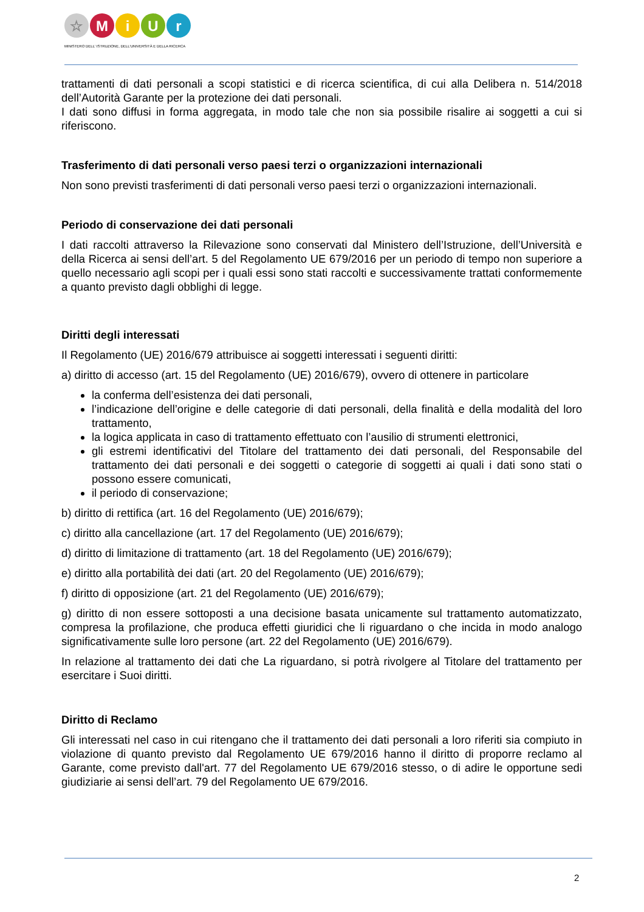☆ M i U r
MINISTERO DELL' ISTRUZIONE, DELL'UNIVERSITÀ E DELLA RICERCA
trattamenti di dati personali a scopi statistici e di ricerca scientifica, di cui alla Delibera n. 514/2018 dell’Autorità Garante per la protezione dei dati personali.
I dati sono diffusi in forma aggregata, in modo tale che non sia possibile risalire ai soggetti a cui si riferiscono.
Trasferimento di dati personali verso paesi terzi o organizzazioni internazionali
Non sono previsti trasferimenti di dati personali verso paesi terzi o organizzazioni internazionali.
Periodo di conservazione dei dati personali
I dati raccolti attraverso la Rilevazione sono conservati dal Ministero dell’Istruzione, dell’Università e della Ricerca ai sensi dell’art. 5 del Regolamento UE 679/2016 per un periodo di tempo non superiore a quello necessario agli scopi per i quali essi sono stati raccolti e successivamente trattati conformemente a quanto previsto dagli obblighi di legge.
Diritti degli interessati
Il Regolamento (UE) 2016/679 attribuisce ai soggetti interessati i seguenti diritti:
a) diritto di accesso (art. 15 del Regolamento (UE) 2016/679), ovvero di ottenere in particolare
la conferma dell’esistenza dei dati personali,
l’indicazione dell’origine e delle categorie di dati personali, della finalità e della modalità del loro trattamento,
la logica applicata in caso di trattamento effettuato con l’ausilio di strumenti elettronici,
gli estremi identificativi del Titolare del trattamento dei dati personali, del Responsabile del trattamento dei dati personali e dei soggetti o categorie di soggetti ai quali i dati sono stati o possono essere comunicati,
il periodo di conservazione;
b) diritto di rettifica (art. 16 del Regolamento (UE) 2016/679);
c) diritto alla cancellazione (art. 17 del Regolamento (UE) 2016/679);
d) diritto di limitazione di trattamento (art. 18 del Regolamento (UE) 2016/679);
e) diritto alla portabilità dei dati (art. 20 del Regolamento (UE) 2016/679);
f) diritto di opposizione (art. 21 del Regolamento (UE) 2016/679);
g) diritto di non essere sottoposti a una decisione basata unicamente sul trattamento automatizzato, compresa la profilazione, che produca effetti giuridici che li riguardano o che incida in modo analogo significativamente sulle loro persone (art. 22 del Regolamento (UE) 2016/679).
In relazione al trattamento dei dati che La riguardano, si potrà rivolgere al Titolare del trattamento per esercitare i Suoi diritti.
Diritto di Reclamo
Gli interessati nel caso in cui ritengano che il trattamento dei dati personali a loro riferiti sia compiuto in violazione di quanto previsto dal Regolamento UE 679/2016 hanno il diritto di proporre reclamo al Garante, come previsto dall'art. 77 del Regolamento UE 679/2016 stesso, o di adire le opportune sedi giudiziarie ai sensi dell’art. 79 del Regolamento UE 679/2016.
2